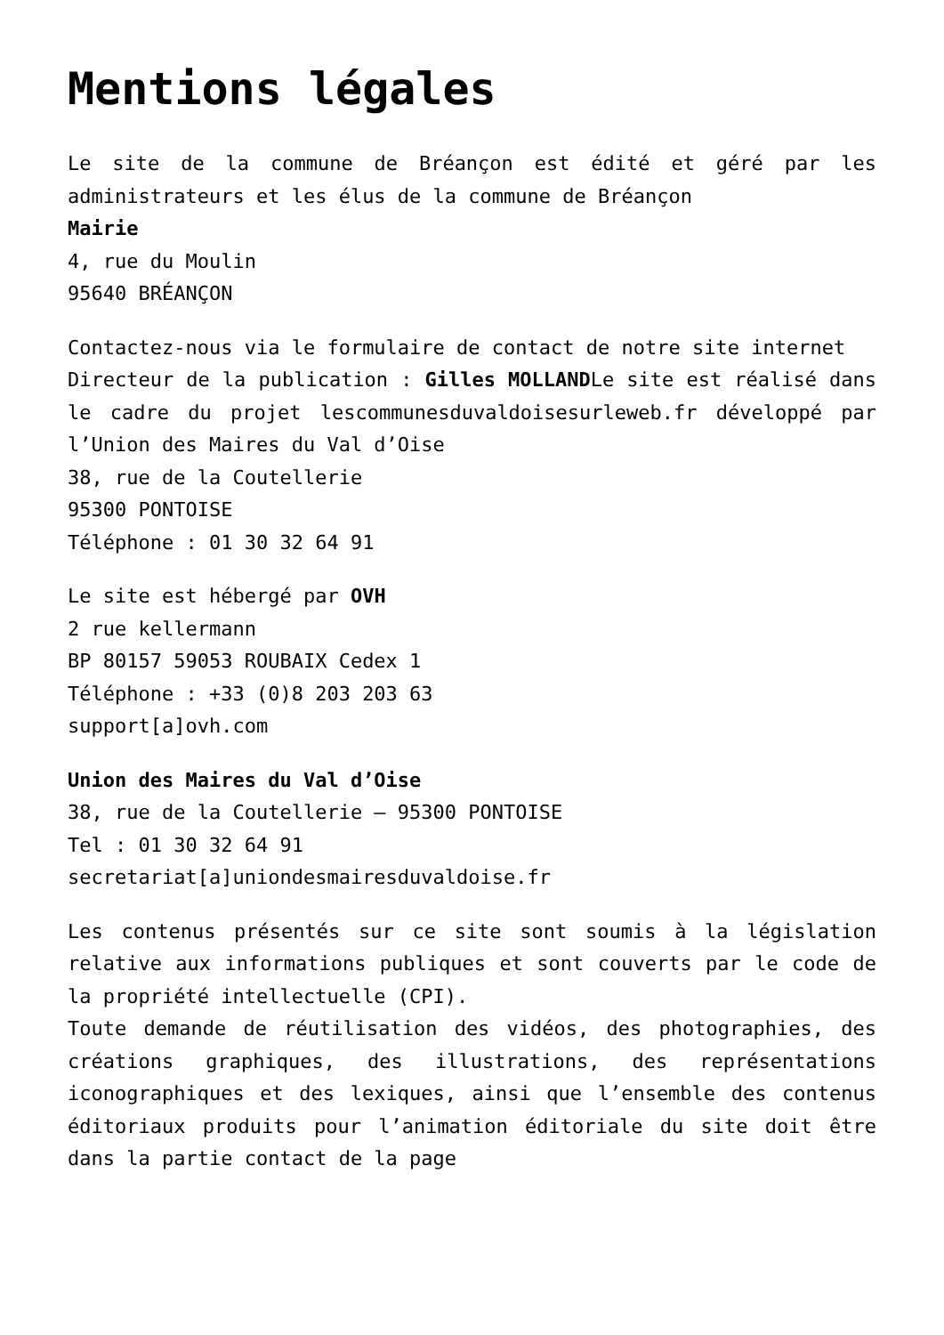Mentions légales
Le site de la commune de Bréançon est édité et géré par les administrateurs et les élus de la commune de Bréançon
Mairie
4, rue du Moulin
95640 BRÉANÇON
Contactez-nous via le formulaire de contact de notre site internet
Directeur de la publication : Gilles MOLLANDLe site est réalisé dans le cadre du projet lescommunesduvaldoisesurleweb.fr développé par l’Union des Maires du Val d’Oise
38, rue de la Coutellerie
95300 PONTOISE
Téléphone : 01 30 32 64 91
Le site est hébergé par OVH
2 rue kellermann
BP 80157 59053 ROUBAIX Cedex 1
Téléphone : +33 (0)8 203 203 63
support[a]ovh.com
Union des Maires du Val d’Oise
38, rue de la Coutellerie – 95300 PONTOISE
Tel : 01 30 32 64 91
secretariat[a]uniondesmairesduvaldoise.fr
Les contenus présentés sur ce site sont soumis à la législation relative aux informations publiques et sont couverts par le code de la propriété intellectuelle (CPI).
Toute demande de réutilisation des vidéos, des photographies, des créations graphiques, des illustrations, des représentations iconographiques et des lexiques, ainsi que l’ensemble des contenus éditoriaux produits pour l’animation éditoriale du site doit être dans la partie contact de la page